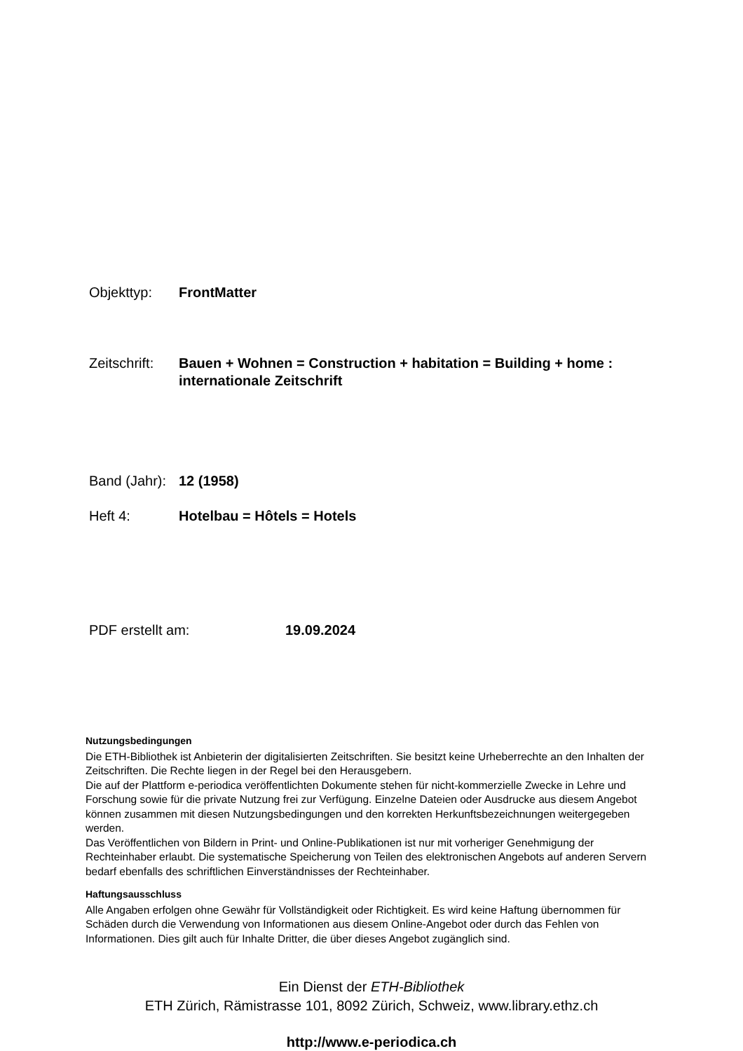Objekttyp: FrontMatter
Zeitschrift:
Bauen + Wohnen = Construction + habitation = Building + home : internationale Zeitschrift
Band (Jahr):
12 (1958)
Heft 4: Hotelbau = Hôtels = Hotels
PDF erstellt am: 19.09.2024
Nutzungsbedingungen
Die ETH-Bibliothek ist Anbieterin der digitalisierten Zeitschriften. Sie besitzt keine Urheberrechte an den Inhalten der Zeitschriften. Die Rechte liegen in der Regel bei den Herausgebern.
Die auf der Plattform e-periodica veröffentlichten Dokumente stehen für nicht-kommerzielle Zwecke in Lehre und Forschung sowie für die private Nutzung frei zur Verfügung. Einzelne Dateien oder Ausdrucke aus diesem Angebot können zusammen mit diesen Nutzungsbedingungen und den korrekten Herkunftsbezeichnungen weitergegeben werden.
Das Veröffentlichen von Bildern in Print- und Online-Publikationen ist nur mit vorheriger Genehmigung der Rechteinhaber erlaubt. Die systematische Speicherung von Teilen des elektronischen Angebots auf anderen Servern bedarf ebenfalls des schriftlichen Einverständnisses der Rechteinhaber.
Haftungsausschluss
Alle Angaben erfolgen ohne Gewähr für Vollständigkeit oder Richtigkeit. Es wird keine Haftung übernommen für Schäden durch die Verwendung von Informationen aus diesem Online-Angebot oder durch das Fehlen von Informationen. Dies gilt auch für Inhalte Dritter, die über dieses Angebot zugänglich sind.
Ein Dienst der ETH-Bibliothek
ETH Zürich, Rämistrasse 101, 8092 Zürich, Schweiz, www.library.ethz.ch
http://www.e-periodica.ch